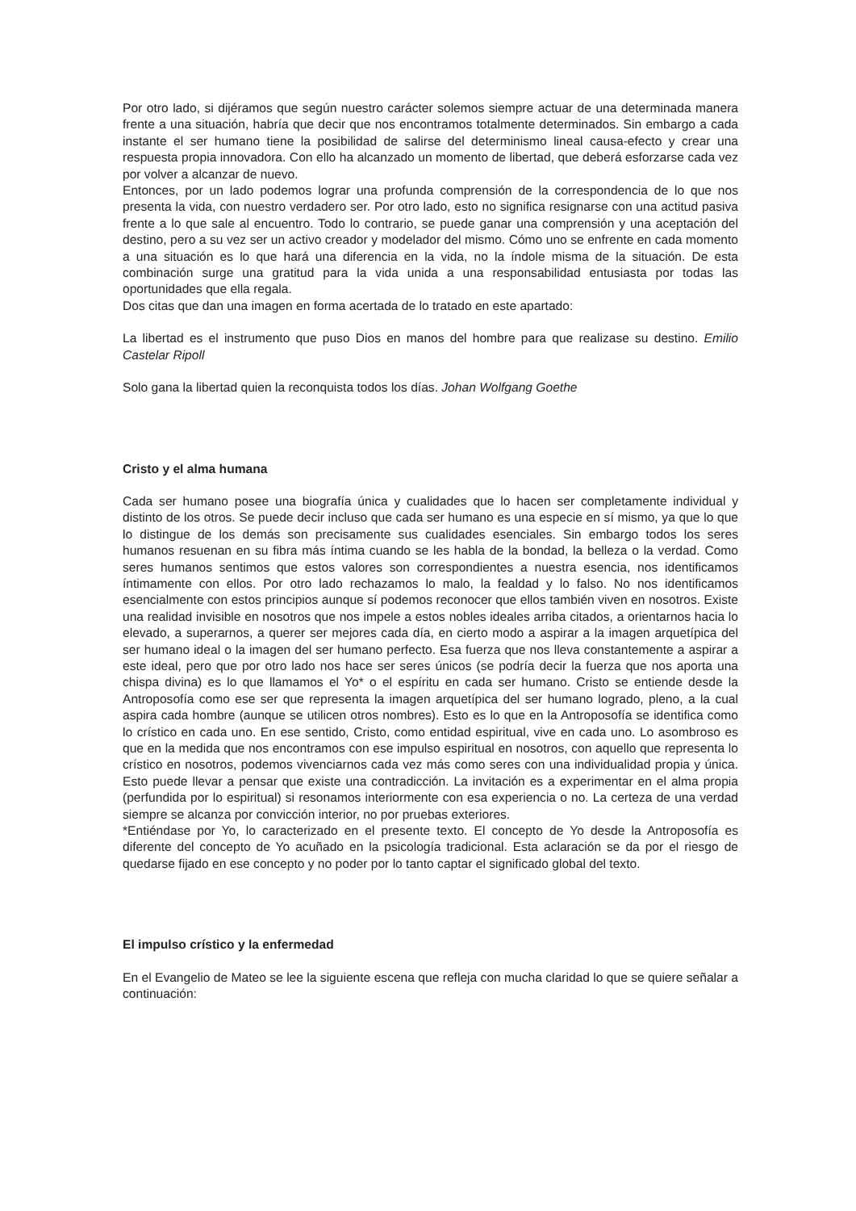Por otro lado, si dijéramos que según nuestro carácter solemos siempre actuar de una determinada manera frente a una situación, habría que decir que nos encontramos totalmente determinados. Sin embargo a cada instante el ser humano tiene la posibilidad de salirse del determinismo lineal causa-efecto y crear una respuesta propia innovadora. Con ello ha alcanzado un momento de libertad, que deberá esforzarse cada vez por volver a alcanzar de nuevo.
Entonces, por un lado podemos lograr una profunda comprensión de la correspondencia de lo que nos presenta la vida, con nuestro verdadero ser. Por otro lado, esto no significa resignarse con una actitud pasiva frente a lo que sale al encuentro. Todo lo contrario, se puede ganar una comprensión y una aceptación del destino, pero a su vez ser un activo creador y modelador del mismo. Cómo uno se enfrente en cada momento a una situación es lo que hará una diferencia en la vida, no la índole misma de la situación. De esta combinación surge una gratitud para la vida unida a una responsabilidad entusiasta por todas las oportunidades que ella regala.
Dos citas que dan una imagen en forma acertada de lo tratado en este apartado:
La libertad es el instrumento que puso Dios en manos del hombre para que realizase su destino. Emilio Castelar Ripoll
Solo gana la libertad quien la reconquista todos los días. Johan Wolfgang Goethe
Cristo y el alma humana
Cada ser humano posee una biografía única y cualidades que lo hacen ser completamente individual y distinto de los otros. Se puede decir incluso que cada ser humano es una especie en sí mismo, ya que lo que lo distingue de los demás son precisamente sus cualidades esenciales. Sin embargo todos los seres humanos resuenan en su fibra más íntima cuando se les habla de la bondad, la belleza o la verdad. Como seres humanos sentimos que estos valores son correspondientes a nuestra esencia, nos identificamos íntimamente con ellos. Por otro lado rechazamos lo malo, la fealdad y lo falso. No nos identificamos esencialmente con estos principios aunque sí podemos reconocer que ellos también viven en nosotros. Existe una realidad invisible en nosotros que nos impele a estos nobles ideales arriba citados, a orientarnos hacia lo elevado, a superarnos, a querer ser mejores cada día, en cierto modo a aspirar a la imagen arquetípica del ser humano ideal o la imagen del ser humano perfecto. Esa fuerza que nos lleva constantemente a aspirar a este ideal, pero que por otro lado nos hace ser seres únicos (se podría decir la fuerza que nos aporta una chispa divina) es lo que llamamos el Yo* o el espíritu en cada ser humano. Cristo se entiende desde la Antroposofía como ese ser que representa la imagen arquetípica del ser humano logrado, pleno, a la cual aspira cada hombre (aunque se utilicen otros nombres). Esto es lo que en la Antroposofía se identifica como lo crístico en cada uno. En ese sentido, Cristo, como entidad espiritual, vive en cada uno. Lo asombroso es que en la medida que nos encontramos con ese impulso espiritual en nosotros, con aquello que representa lo crístico en nosotros, podemos vivenciarnos cada vez más como seres con una individualidad propia y única. Esto puede llevar a pensar que existe una contradicción. La invitación es a experimentar en el alma propia (perfundida por lo espiritual) si resonamos interiormente con esa experiencia o no. La certeza de una verdad siempre se alcanza por convicción interior, no por pruebas exteriores.
*Entiéndase por Yo, lo caracterizado en el presente texto. El concepto de Yo desde la Antroposofía es diferente del concepto de Yo acuñado en la psicología tradicional. Esta aclaración se da por el riesgo de quedarse fijado en ese concepto y no poder por lo tanto captar el significado global del texto.
El impulso crístico y la enfermedad
En el Evangelio de Mateo se lee la siguiente escena que refleja con mucha claridad lo que se quiere señalar a continuación: